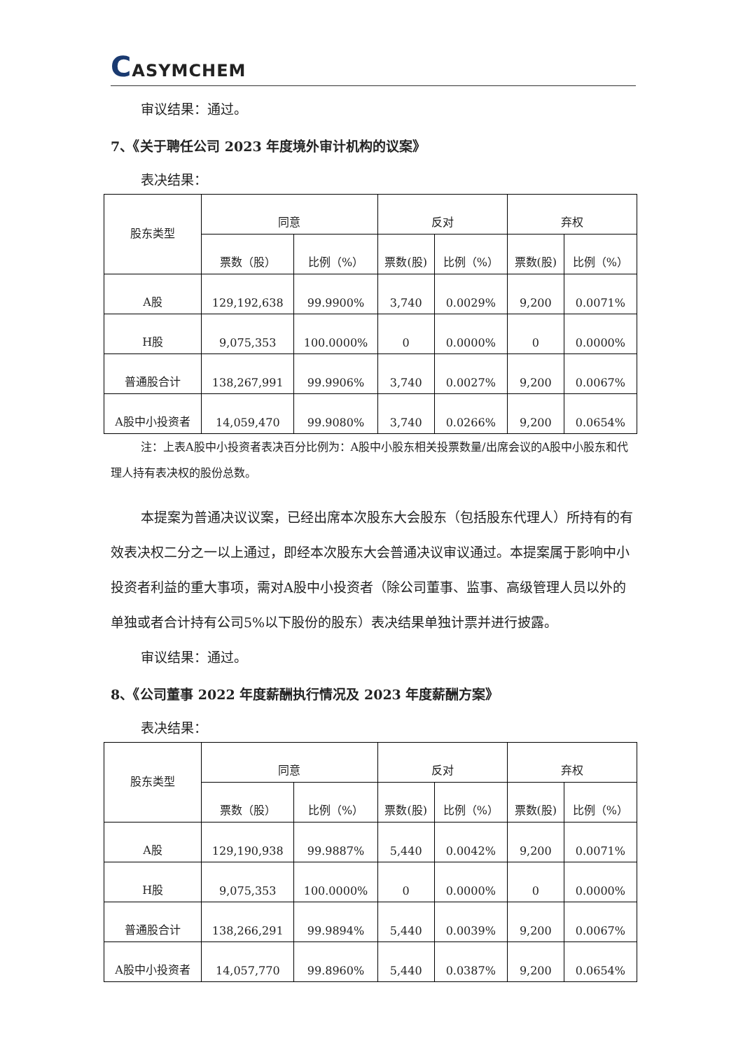CASYMCHEM
审议结果：通过。
7、《关于聘任公司 2023 年度境外审计机构的议案》
表决结果：
| 股东类型 | 同意 | | 反对 | | 弃权 | |
| --- | --- | --- | --- | --- | --- | --- |
| | 票数（股） | 比例（%） | 票数(股) | 比例（%） | 票数(股) | 比例（%） |
| A股 | 129,192,638 | 99.9900% | 3,740 | 0.0029% | 9,200 | 0.0071% |
| H股 | 9,075,353 | 100.0000% | 0 | 0.0000% | 0 | 0.0000% |
| 普通股合计 | 138,267,991 | 99.9906% | 3,740 | 0.0027% | 9,200 | 0.0067% |
| A股中小投资者 | 14,059,470 | 99.9080% | 3,740 | 0.0266% | 9,200 | 0.0654% |
注：上表A股中小投资者表决百分比例为：A股中小股东相关投票数量/出席会议的A股中小股东和代理人持有表决权的股份总数。
本提案为普通决议议案，已经出席本次股东大会股东（包括股东代理人）所持有的有效表决权二分之一以上通过，即经本次股东大会普通决议审议通过。本提案属于影响中小投资者利益的重大事项，需对A股中小投资者（除公司董事、监事、高级管理人员以外的单独或者合计持有公司5%以下股份的股东）表决结果单独计票并进行披露。
审议结果：通过。
8、《公司董事 2022 年度薪酬执行情况及 2023 年度薪酬方案》
表决结果：
| 股东类型 | 同意 | | 反对 | | 弃权 | |
| --- | --- | --- | --- | --- | --- | --- |
| | 票数（股） | 比例（%） | 票数(股) | 比例（%） | 票数(股) | 比例（%） |
| A股 | 129,190,938 | 99.9887% | 5,440 | 0.0042% | 9,200 | 0.0071% |
| H股 | 9,075,353 | 100.0000% | 0 | 0.0000% | 0 | 0.0000% |
| 普通股合计 | 138,266,291 | 99.9894% | 5,440 | 0.0039% | 9,200 | 0.0067% |
| A股中小投资者 | 14,057,770 | 99.8960% | 5,440 | 0.0387% | 9,200 | 0.0654% |